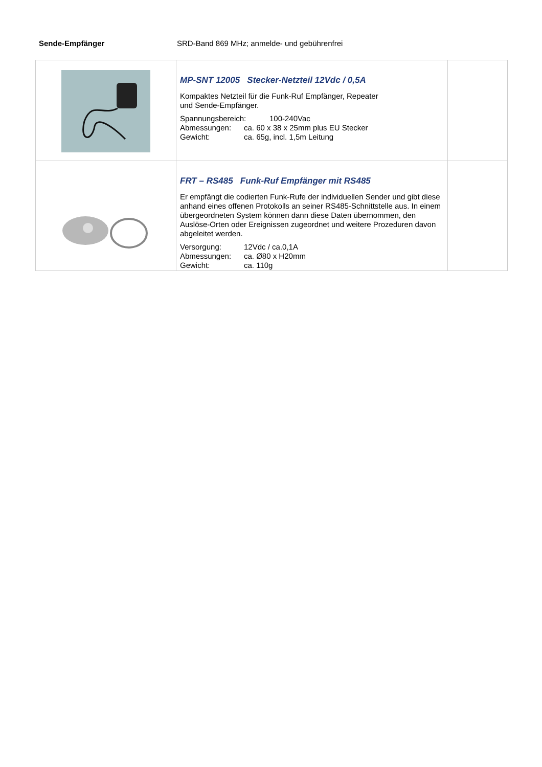Sende-Empfänger SRD-Band 869 MHz; anmelde- und gebührenfrei
| | MP-SNT 12005 Stecker-Netzteil 12Vdc / 0,5A Kompaktes Netzteil für die Funk-Ruf Empfänger, Repeater und Sende-Empfänger. Spannungsbereich: 100-240Vac Abmessungen: ca. 60 x 38 x 25mm plus EU Stecker Gewicht: ca. 65g, incl. 1,5m Leitung | |
| | FRT – RS485 Funk-Ruf Empfänger mit RS485 Er empfängt die codierten Funk-Rufe der individuellen Sender und gibt diese anhand eines offenen Protokolls an seiner RS485-Schnittstelle aus. In einem übergeordneten System können dann diese Daten übernommen, den Auslöse-Orten oder Ereignissen zugeordnet und weitere Prozeduren davon abgeleitet werden. Versorgung: 12Vdc / ca.0,1A Abmessungen: ca. Ø80 x H20mm Gewicht: ca. 110g | |